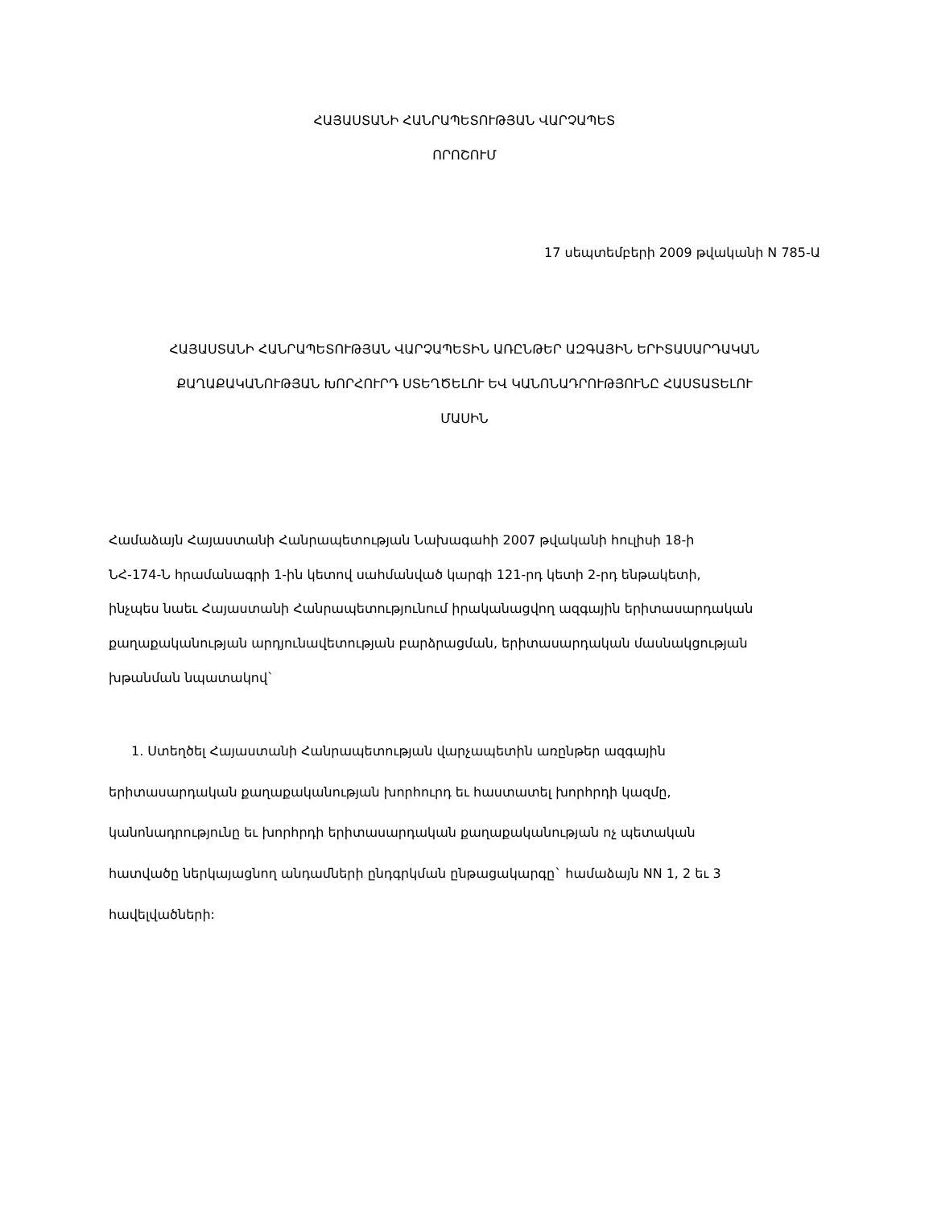ՀԱՅԱՍՏԱՆԻ ՀԱՆՐԱՊԵՏՈՒԹՅԱՆ ՎԱՐՉԱՊԵՏ
ՈՐՈՇՈՒՄ
17 սեպտեմբերի 2009 թվականի N 785-Ա
ՀԱՅԱՍՏԱՆԻ ՀԱՆՐԱՊԵՏՈՒԹՅԱՆ ՎԱՐՉԱՊԵՏԻՆ ԱՌԸՆԹԵՐ ԱԶԳԱՅԻՆ ԵՐԻՏԱՍԱՐԴԱԿԱՆ
ՔԱՂԱՔԱԿԱՆՈՒԹՅԱՆ ԽՈՐՀՈՒՐԴ ՍՏԵՂԾԵԼՈՒ ԵՎ ԿԱՆՈՆԱԴՐՈՒԹՅՈՒՆԸ ՀԱՍՏԱՏԵԼՈՒ
ՄԱՍԻՆ
Համաձայն Հայաստանի Հանրապետության Նախագահի 2007 թվականի հուլիսի 18-ի
ՆՀ-174-Ն հրամանագրի 1-ին կետով սահմանված կարգի 121-րդ կետի 2-րդ ենթակետի,
ինչպես նաեւ Հայաստանի Հանրապետությունում իրականացվող ազգային երիտասարդական
քաղաքականության արդյունավետության բարձրացման, երիտասարդական մասնակցության
խթանման նպատակով`
1. Ստեղծել Հայաստանի Հանրապետության վարչապետին առընթեր ազգային
երիտասարդական քաղաքականության խորհուրդ եւ հաստատել խորհրդի կազմը,
կանոնադրությունը եւ խորհրդի երիտասարդական քաղաքականության ոչ պետական
հատվածը ներկայացնող անդամների ընդգրկման ընթացակարգը` համաձայն NN 1, 2 եւ 3
հավելվածների: